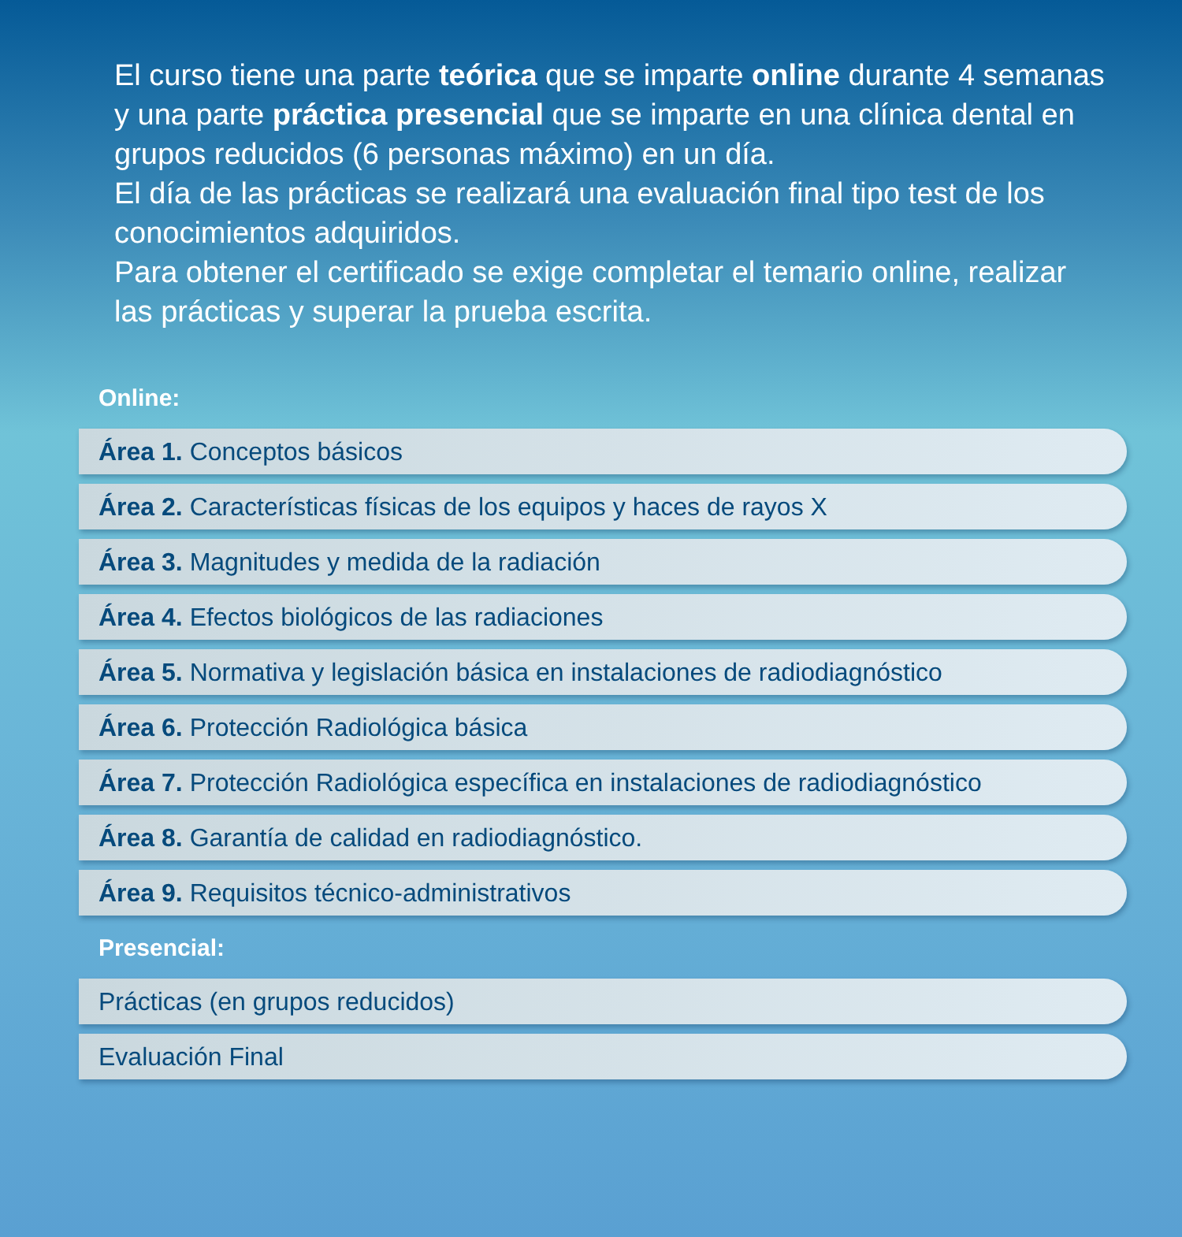El curso tiene una parte teórica que se imparte online durante 4 semanas y una parte práctica presencial que se imparte en una clínica dental en grupos reducidos (6 personas máximo) en un día.
El día de las prácticas se realizará una evaluación final tipo test de los conocimientos adquiridos.
Para obtener el certificado se exige completar el temario online, realizar las prácticas y superar la prueba escrita.
Online:
Área 1. Conceptos básicos
Área 2. Características físicas de los equipos y haces de rayos X
Área 3. Magnitudes y medida de la radiación
Área 4. Efectos biológicos de las radiaciones
Área 5. Normativa y legislación básica en instalaciones de radiodiagnóstico
Área 6. Protección Radiológica básica
Área 7. Protección Radiológica específica en instalaciones de radiodiagnóstico
Área 8. Garantía de calidad en radiodiagnóstico.
Área 9. Requisitos técnico-administrativos
Presencial:
Prácticas (en grupos reducidos)
Evaluación Final